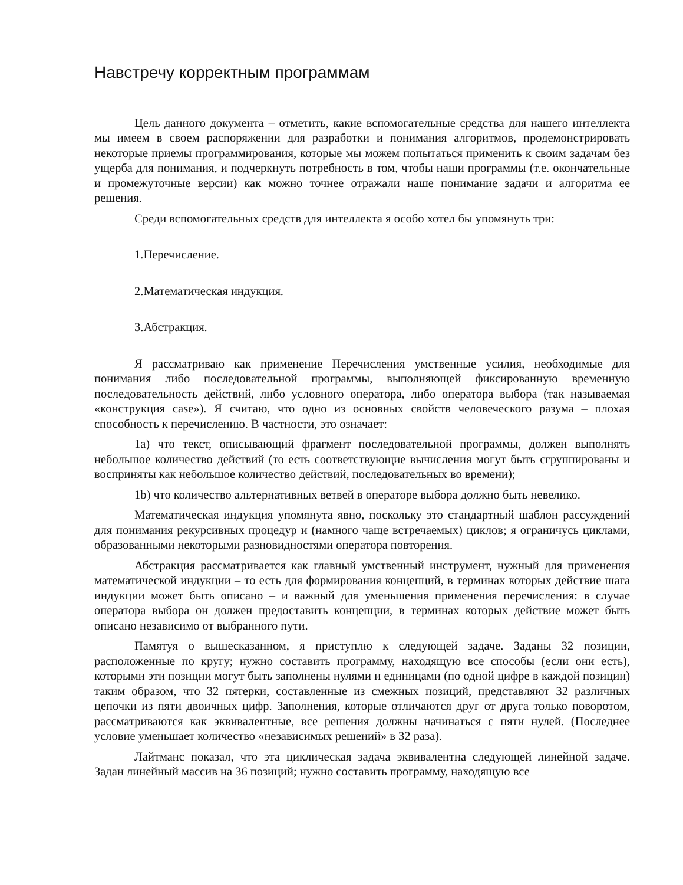Навстречу корректным программам
Цель данного документа – отметить, какие вспомогательные средства для нашего интеллекта мы имеем в своем распоряжении для разработки и понимания алгоритмов, продемонстрировать некоторые приемы программирования, которые мы можем попытаться применить к своим задачам без ущерба для понимания, и подчеркнуть потребность в том, чтобы наши программы (т.е. окончательные и промежуточные версии) как можно точнее отражали наше понимание задачи и алгоритма ее решения.
Среди вспомогательных средств для интеллекта я особо хотел бы упомянуть три:
1.Перечисление.
2.Математическая индукция.
3.Абстракция.
Я рассматриваю как применение Перечисления умственные усилия, необходимые для понимания либо последовательной программы, выполняющей фиксированную временную последовательность действий, либо условного оператора, либо оператора выбора (так называемая «конструкция case»). Я считаю, что одно из основных свойств человеческого разума – плохая способность к перечислению. В частности, это означает:
1a) что текст, описывающий фрагмент последовательной программы, должен выполнять небольшое количество действий (то есть соответствующие вычисления могут быть сгруппированы и восприняты как небольшое количество действий, последовательных во времени);
1b) что количество альтернативных ветвей в операторе выбора должно быть невелико.
Математическая индукция упомянута явно, поскольку это стандартный шаблон рассуждений для понимания рекурсивных процедур и (намного чаще встречаемых) циклов; я ограничусь циклами, образованными некоторыми разновидностями оператора повторения.
Абстракция рассматривается как главный умственный инструмент, нужный для применения математической индукции – то есть для формирования концепций, в терминах которых действие шага индукции может быть описано – и важный для уменьшения применения перечисления: в случае оператора выбора он должен предоставить концепции, в терминах которых действие может быть описано независимо от выбранного пути.
Памятуя о вышесказанном, я приступлю к следующей задаче. Заданы 32 позиции, расположенные по кругу; нужно составить программу, находящую все способы (если они есть), которыми эти позиции могут быть заполнены нулями и единицами (по одной цифре в каждой позиции) таким образом, что 32 пятерки, составленные из смежных позиций, представляют 32 различных цепочки из пяти двоичных цифр. Заполнения, которые отличаются друг от друга только поворотом, рассматриваются как эквивалентные, все решения должны начинаться с пяти нулей. (Последнее условие уменьшает количество «независимых решений» в 32 раза).
Лайтманс показал, что эта циклическая задача эквивалентна следующей линейной задаче. Задан линейный массив на 36 позиций; нужно составить программу, находящую все